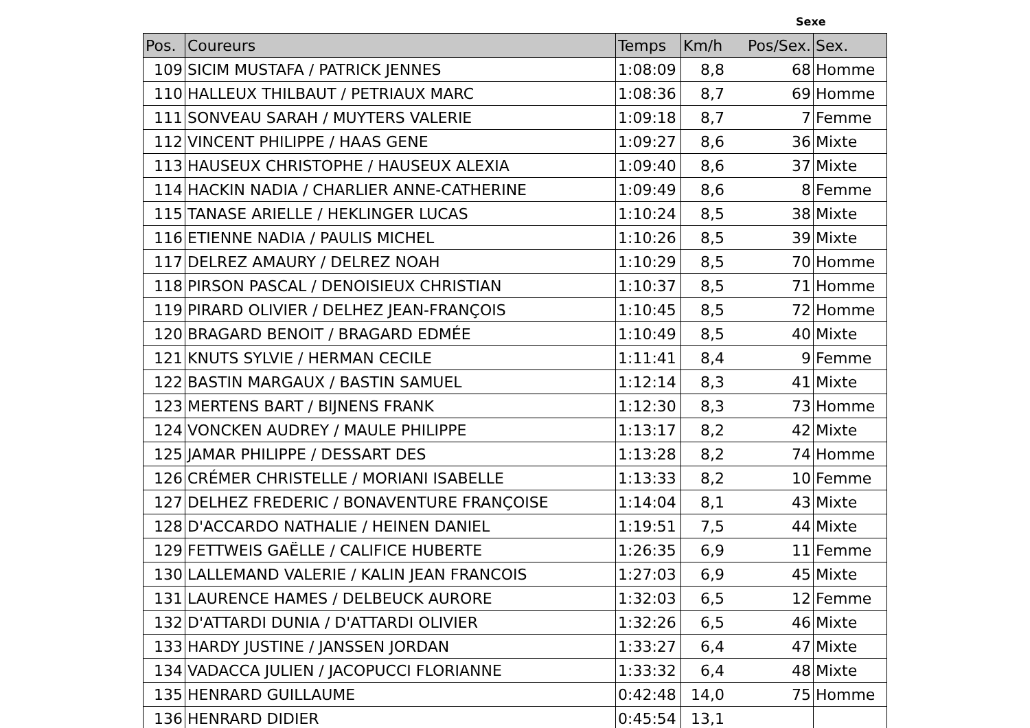Sexe
| Pos. | Coureurs | Temps | Km/h | Pos/Sex. | Sex. |
| --- | --- | --- | --- | --- | --- |
| 109 | SICIM MUSTAFA / PATRICK JENNES | 1:08:09 | 8,8 | 68 | Homme |
| 110 | HALLEUX THILBAUT / PETRIAUX MARC | 1:08:36 | 8,7 | 69 | Homme |
| 111 | SONVEAU SARAH / MUYTERS VALERIE | 1:09:18 | 8,7 | 7 | Femme |
| 112 | VINCENT PHILIPPE / HAAS GENE | 1:09:27 | 8,6 | 36 | Mixte |
| 113 | HAUSEUX CHRISTOPHE / HAUSEUX ALEXIA | 1:09:40 | 8,6 | 37 | Mixte |
| 114 | HACKIN NADIA / CHARLIER ANNE-CATHERINE | 1:09:49 | 8,6 | 8 | Femme |
| 115 | TANASE ARIELLE / HEKLINGER LUCAS | 1:10:24 | 8,5 | 38 | Mixte |
| 116 | ETIENNE NADIA / PAULIS MICHEL | 1:10:26 | 8,5 | 39 | Mixte |
| 117 | DELREZ AMAURY / DELREZ NOAH | 1:10:29 | 8,5 | 70 | Homme |
| 118 | PIRSON PASCAL / DENOISIEUX CHRISTIAN | 1:10:37 | 8,5 | 71 | Homme |
| 119 | PIRARD OLIVIER / DELHEZ JEAN-FRANÇOIS | 1:10:45 | 8,5 | 72 | Homme |
| 120 | BRAGARD BENOIT / BRAGARD EDMÉE | 1:10:49 | 8,5 | 40 | Mixte |
| 121 | KNUTS SYLVIE / HERMAN CECILE | 1:11:41 | 8,4 | 9 | Femme |
| 122 | BASTIN MARGAUX / BASTIN SAMUEL | 1:12:14 | 8,3 | 41 | Mixte |
| 123 | MERTENS BART / BIJNENS FRANK | 1:12:30 | 8,3 | 73 | Homme |
| 124 | VONCKEN AUDREY / MAULE PHILIPPE | 1:13:17 | 8,2 | 42 | Mixte |
| 125 | JAMAR PHILIPPE / DESSART DES | 1:13:28 | 8,2 | 74 | Homme |
| 126 | CRÉMER CHRISTELLE / MORIANI ISABELLE | 1:13:33 | 8,2 | 10 | Femme |
| 127 | DELHEZ FREDERIC / BONAVENTURE FRANÇOISE | 1:14:04 | 8,1 | 43 | Mixte |
| 128 | D'ACCARDO NATHALIE / HEINEN DANIEL | 1:19:51 | 7,5 | 44 | Mixte |
| 129 | FETTWEIS GAËLLE / CALIFICE HUBERTE | 1:26:35 | 6,9 | 11 | Femme |
| 130 | LALLEMAND VALERIE / KALIN JEAN FRANCOIS | 1:27:03 | 6,9 | 45 | Mixte |
| 131 | LAURENCE HAMES / DELBEUCK AURORE | 1:32:03 | 6,5 | 12 | Femme |
| 132 | D'ATTARDI DUNIA / D'ATTARDI OLIVIER | 1:32:26 | 6,5 | 46 | Mixte |
| 133 | HARDY JUSTINE / JANSSEN JORDAN | 1:33:27 | 6,4 | 47 | Mixte |
| 134 | VADACCA JULIEN / JACOPUCCI FLORIANNE | 1:33:32 | 6,4 | 48 | Mixte |
| 135 | HENRARD GUILLAUME | 0:42:48 | 14,0 | 75 | Homme |
| 136 | HENRARD DIDIER | 0:45:54 | 13,1 | | |